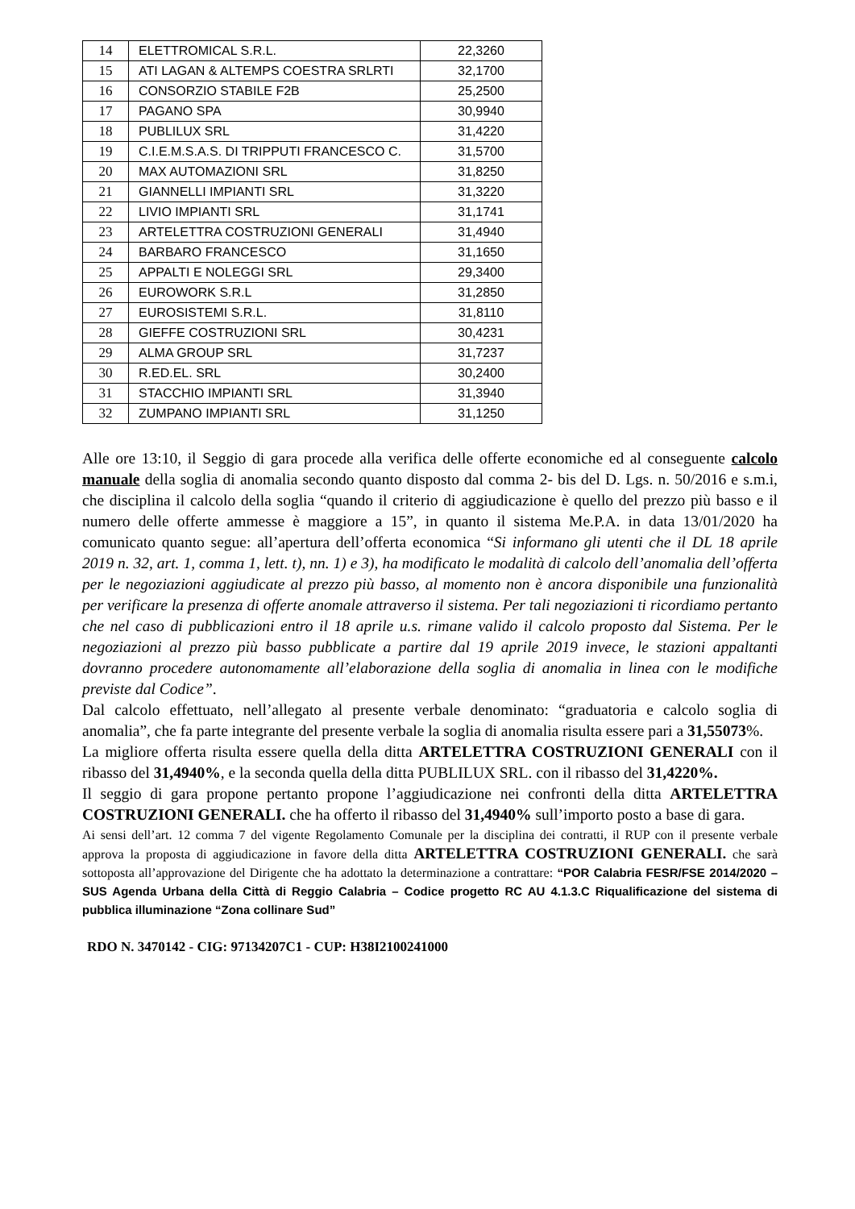| 14 | ELETTROMICAL S.R.L. | 22,3260 |
| 15 | ATI LAGAN & ALTEMPS COESTRA SRLRTI | 32,1700 |
| 16 | CONSORZIO STABILE F2B | 25,2500 |
| 17 | PAGANO SPA | 30,9940 |
| 18 | PUBLILUX SRL | 31,4220 |
| 19 | C.I.E.M.S.A.S. DI TRIPPUTI FRANCESCO C. | 31,5700 |
| 20 | MAX AUTOMAZIONI SRL | 31,8250 |
| 21 | GIANNELLI IMPIANTI SRL | 31,3220 |
| 22 | LIVIO IMPIANTI SRL | 31,1741 |
| 23 | ARTELETTRA COSTRUZIONI GENERALI | 31,4940 |
| 24 | BARBARO FRANCESCO | 31,1650 |
| 25 | APPALTI E NOLEGGI SRL | 29,3400 |
| 26 | EUROWORK S.R.L | 31,2850 |
| 27 | EUROSISTEMI S.R.L. | 31,8110 |
| 28 | GIEFFE COSTRUZIONI SRL | 30,4231 |
| 29 | ALMA GROUP SRL | 31,7237 |
| 30 | R.ED.EL. SRL | 30,2400 |
| 31 | STACCHIO IMPIANTI SRL | 31,3940 |
| 32 | ZUMPANO IMPIANTI SRL | 31,1250 |
Alle ore 13:10, il Seggio di gara procede alla verifica delle offerte economiche ed al conseguente calcolo manuale della soglia di anomalia secondo quanto disposto dal comma 2- bis del D. Lgs. n. 50/2016 e s.m.i, che disciplina il calcolo della soglia “quando il criterio di aggiudicazione è quello del prezzo più basso e il numero delle offerte ammesse è maggiore a 15”, in quanto il sistema Me.P.A. in data 13/01/2020 ha comunicato quanto segue: all’apertura dell’offerta economica “Si informano gli utenti che il DL 18 aprile 2019 n. 32, art. 1, comma 1, lett. t), nn. 1) e 3), ha modificato le modalità di calcolo dell’anomalia dell’offerta per le negoziazioni aggiudicate al prezzo più basso, al momento non è ancora disponibile una funzionalità per verificare la presenza di offerte anomale attraverso il sistema. Per tali negoziazioni ti ricordiamo pertanto che nel caso di pubblicazioni entro il 18 aprile u.s. rimane valido il calcolo proposto dal Sistema. Per le negoziazioni al prezzo più basso pubblicate a partire dal 19 aprile 2019 invece, le stazioni appaltanti dovranno procedere autonomamente all’elaborazione della soglia di anomalia in linea con le modifiche previste dal Codice”.
Dal calcolo effettuato, nell’allegato al presente verbale denominato: “graduatoria e calcolo soglia di anomalia”, che fa parte integrante del presente verbale la soglia di anomalia risulta essere pari a 31,55073%.
La migliore offerta risulta essere quella della ditta ARTELETTRA COSTRUZIONI GENERALI con il ribasso del 31,4940%, e la seconda quella della ditta PUBLILUX SRL. con il ribasso del 31,4220%.
Il seggio di gara propone pertanto propone l’aggiudicazione nei confronti della ditta ARTELETTRA COSTRUZIONI GENERALI. che ha offerto il ribasso del 31,4940% sull’importo posto a base di gara.
Ai sensi dell’art. 12 comma 7 del vigente Regolamento Comunale per la disciplina dei contratti, il RUP con il presente verbale approva la proposta di aggiudicazione in favore della ditta ARTELETTRA COSTRUZIONI GENERALI. che sarà sottoposta all’approvazione del Dirigente che ha adottato la determinazione a contrattare: “POR Calabria FESR/FSE 2014/2020 – SUS Agenda Urbana della Città di Reggio Calabria – Codice progetto RC AU 4.1.3.C Riqualificazione del sistema di pubblica illuminazione “Zona collinare Sud”
RDO N. 3470142 - CIG: 97134207C1 - CUP: H38I2100241000